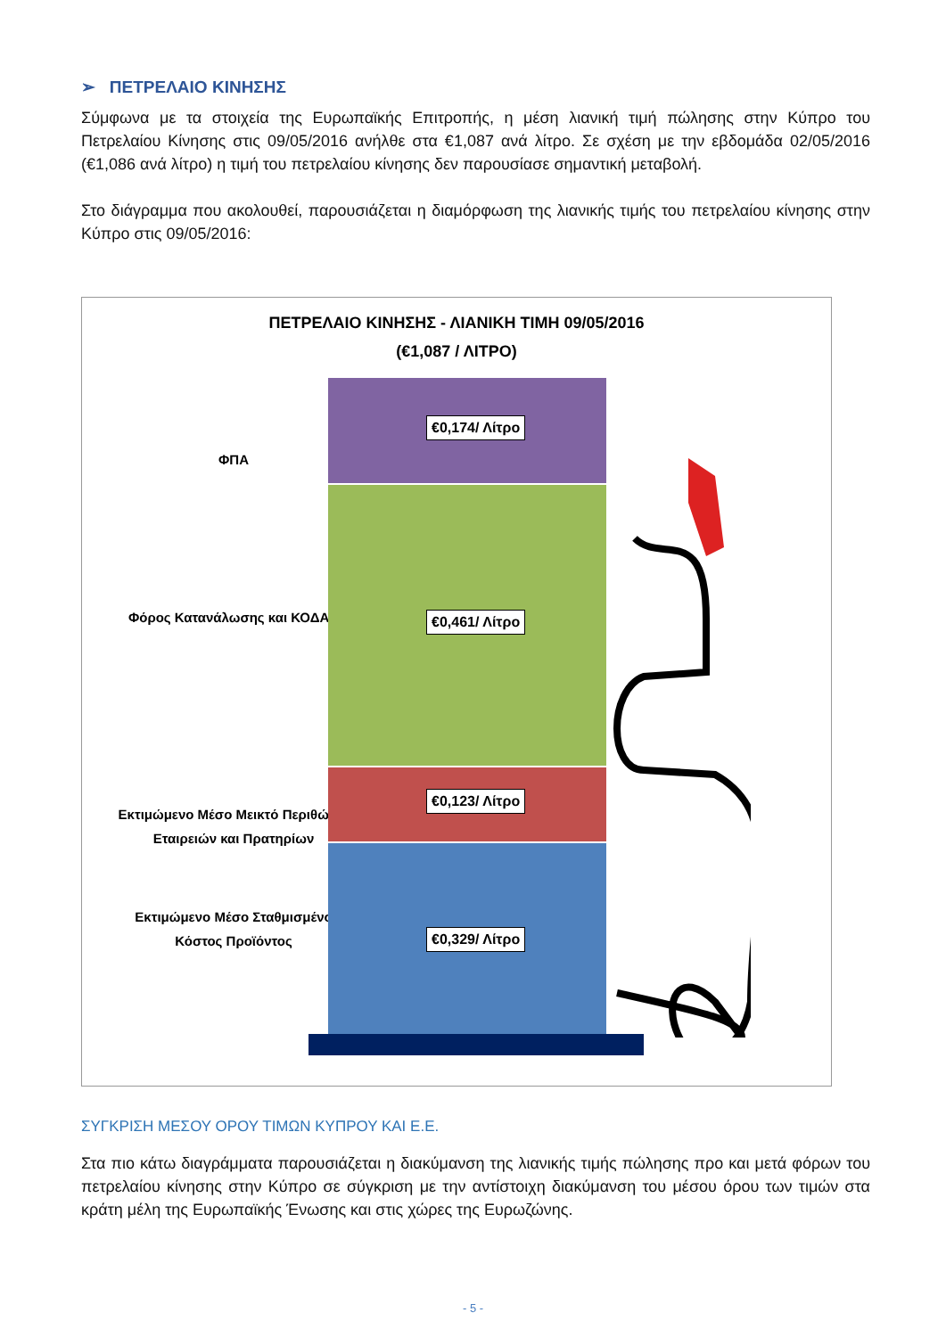➢ ΠΕΤΡΕΛΑΙΟ ΚΙΝΗΣΗΣ
Σύμφωνα με τα στοιχεία της Ευρωπαϊκής Επιτροπής, η μέση λιανική τιμή πώλησης στην Κύπρο του Πετρελαίου Κίνησης στις 09/05/2016 ανήλθε στα €1,087 ανά λίτρο. Σε σχέση με την εβδομάδα 02/05/2016 (€1,086 ανά λίτρο) η τιμή του πετρελαίου κίνησης δεν παρουσίασε σημαντική μεταβολή.
Στο διάγραμμα που ακολουθεί, παρουσιάζεται η διαμόρφωση της λιανικής τιμής του πετρελαίου κίνησης στην Κύπρο στις 09/05/2016:
ΠΕΤΡΕΛΑΙΟ ΚΙΝΗΣΗΣ - ΛΙΑΝΙΚΗ ΤΙΜΗ 09/05/2016
(€1,087 / ΛΙΤΡΟ)
ΦΠΑ
€0,174/ Λίτρο
Φόρος Κατανάλωσης και ΚΟΔΑΠ
€0,461/ Λίτρο
Εκτιμώμενο Μέσο Μεικτό Περιθώριο Εταιρειών και Πρατηρίων
€0,123/ Λίτρο
Εκτιμώμενο Μέσο Σταθμισμένο Κόστος Προϊόντος
€0,329/ Λίτρο
ΣΥΓΚΡΙΣΗ ΜΕΣΟΥ ΟΡΟΥ ΤΙΜΩΝ ΚΥΠΡΟΥ ΚΑΙ Ε.Ε.
Στα πιο κάτω διαγράμματα παρουσιάζεται η διακύμανση της λιανικής τιμής πώλησης προ και μετά φόρων του πετρελαίου κίνησης στην Κύπρο σε σύγκριση με την αντίστοιχη διακύμανση του μέσου όρου των τιμών στα κράτη μέλη της Ευρωπαϊκής Ένωσης και στις χώρες της Ευρωζώνης.
- 5 -